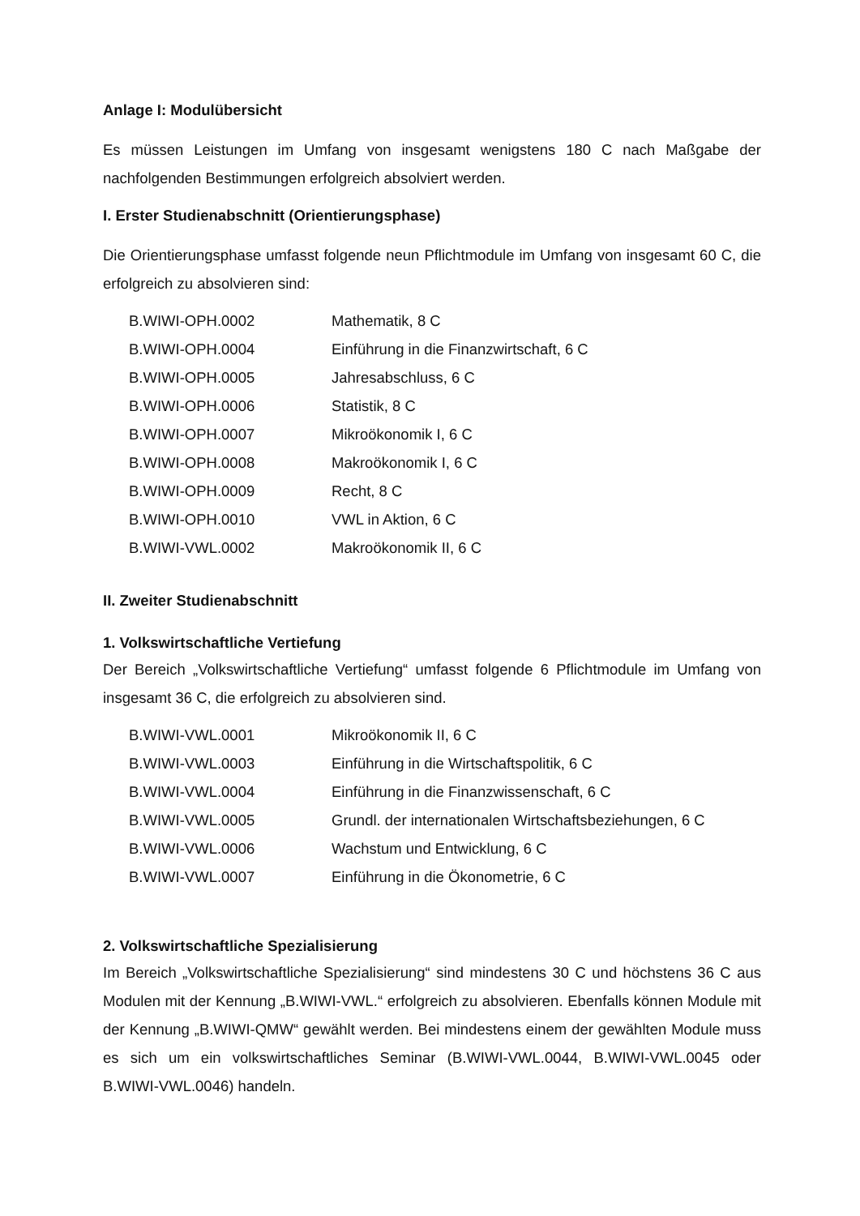Anlage I: Modulübersicht
Es müssen Leistungen im Umfang von insgesamt wenigstens 180 C nach Maßgabe der nachfolgenden Bestimmungen erfolgreich absolviert werden.
I. Erster Studienabschnitt (Orientierungsphase)
Die Orientierungsphase umfasst folgende neun Pflichtmodule im Umfang von insgesamt 60 C, die erfolgreich zu absolvieren sind:
| B.WIWI-OPH.0002 | Mathematik, 8 C |
| B.WIWI-OPH.0004 | Einführung in die Finanzwirtschaft, 6 C |
| B.WIWI-OPH.0005 | Jahresabschluss, 6 C |
| B.WIWI-OPH.0006 | Statistik, 8 C |
| B.WIWI-OPH.0007 | Mikroökonomik I, 6 C |
| B.WIWI-OPH.0008 | Makroökonomik I, 6 C |
| B.WIWI-OPH.0009 | Recht, 8 C |
| B.WIWI-OPH.0010 | VWL in Aktion, 6 C |
| B.WIWI-VWL.0002 | Makroökonomik II, 6 C |
II. Zweiter Studienabschnitt
1. Volkswirtschaftliche Vertiefung
Der Bereich „Volkswirtschaftliche Vertiefung“ umfasst folgende 6 Pflichtmodule im Umfang von insgesamt 36 C, die erfolgreich zu absolvieren sind.
| B.WIWI-VWL.0001 | Mikroökonomik II, 6 C |
| B.WIWI-VWL.0003 | Einführung in die Wirtschaftspolitik, 6 C |
| B.WIWI-VWL.0004 | Einführung in die Finanzwissenschaft, 6 C |
| B.WIWI-VWL.0005 | Grundl. der internationalen Wirtschaftsbeziehungen, 6 C |
| B.WIWI-VWL.0006 | Wachstum und Entwicklung, 6 C |
| B.WIWI-VWL.0007 | Einführung in die Ökonometrie, 6 C |
2. Volkswirtschaftliche Spezialisierung
Im Bereich „Volkswirtschaftliche Spezialisierung“ sind mindestens 30 C und höchstens 36 C aus Modulen mit der Kennung „B.WIWI-VWL.“ erfolgreich zu absolvieren. Ebenfalls können Module mit der Kennung „B.WIWI-QMW“ gewählt werden. Bei mindestens einem der gewählten Module muss es sich um ein volkswirtschaftliches Seminar (B.WIWI-VWL.0044, B.WIWI-VWL.0045 oder B.WIWI-VWL.0046) handeln.